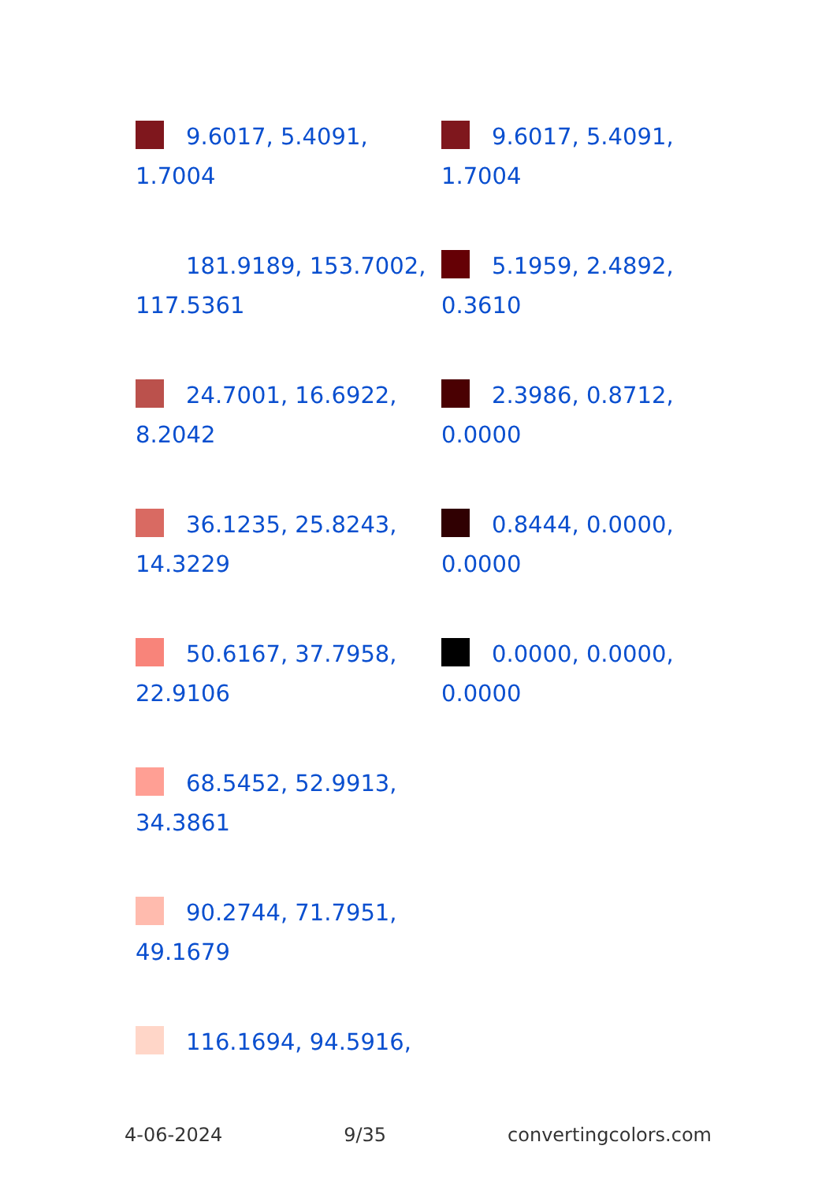9.6017, 5.4091, 1.7004
181.9189, 153.7002, 117.5361
24.7001, 16.6922, 8.2042
36.1235, 25.8243, 14.3229
50.6167, 37.7958, 22.9106
68.5452, 52.9913, 34.3861
90.2744, 71.7951, 49.1679
116.1694, 94.5916,
9.6017, 5.4091, 1.7004
5.1959, 2.4892, 0.3610
2.3986, 0.8712, 0.0000
0.8444, 0.0000, 0.0000
0.0000, 0.0000, 0.0000
4-06-2024 9/35 convertingcolors.com